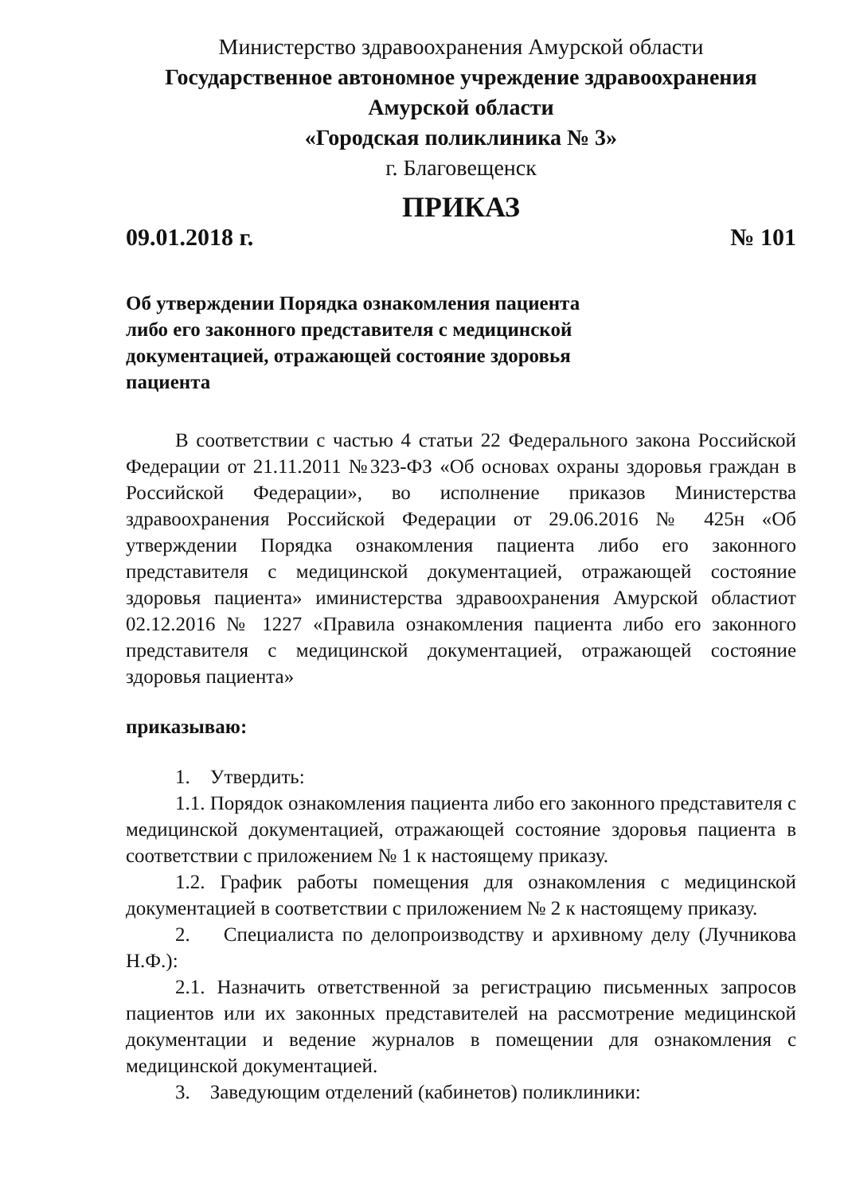Министерство здравоохранения Амурской области
Государственное автономное учреждение здравоохранения
Амурской области
«Городская поликлиника № 3»
г. Благовещенск
ПРИКАЗ
09.01.2018 г. № 101
Об утверждении Порядка ознакомления пациента либо его законного представителя с медицинской документацией, отражающей состояние здоровья пациента
В соответствии с частью 4 статьи 22 Федерального закона Российской Федерации от 21.11.2011 №323-ФЗ «Об основах охраны здоровья граждан в Российской Федерации», во исполнение приказов Министерства здравоохранения Российской Федерации от 29.06.2016 № 425н «Об утверждении Порядка ознакомления пациента либо его законного представителя с медицинской документацией, отражающей состояние здоровья пациента» иминистерства здравоохранения Амурской областиот 02.12.2016 № 1227 «Правила ознакомления пациента либо его законного представителя с медицинской документацией, отражающей состояние здоровья пациента»
приказываю:
1. Утвердить:
1.1. Порядок ознакомления пациента либо его законного представителя с медицинской документацией, отражающей состояние здоровья пациента в соответствии с приложением № 1 к настоящему приказу.
1.2. График работы помещения для ознакомления с медицинской документацией в соответствии с приложением № 2 к настоящему приказу.
2. Специалиста по делопроизводству и архивному делу (Лучникова Н.Ф.):
2.1. Назначить ответственной за регистрацию письменных запросов пациентов или их законных представителей на рассмотрение медицинской документации и ведение журналов в помещении для ознакомления с медицинской документацией.
3. Заведующим отделений (кабинетов) поликлиники: